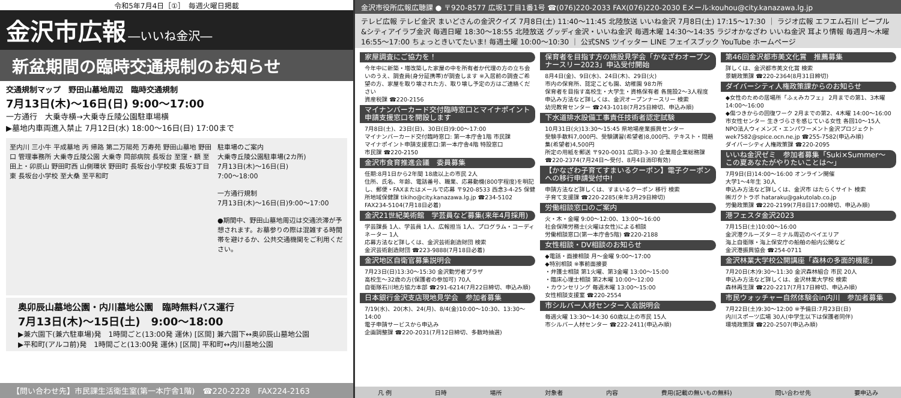令和5年7月4日［①］　毎週火曜日掲載
金沢市広報 ―いいね金沢―
新盆期間の臨時交通規制のお知らせ
交通規制マップ　野田山墓地周辺　臨時交通規制
7月13日(木)～16日(日) 9:00～17:00
一方通行　大乗寺横→大乗寺丘陵公園駐車場横
▶墓地内車両進入禁止 7月12日(水) 18:00～16日(日) 17:00まで
至内川 三小牛 平成墓地 丙 帰路 第二万陽苑 万寿苑 野田山墓地 野田口 管理事務所 大乗寺丘陵公園 大乗寺 岡部病院 長坂台 至窪・額 至田上・卯辰山 野田町西 山側環状 野田町 長坂台小学校東 長坂3丁目東 長坂台小学校 至大桑 至平和町
駐車場のご案内
大乗寺丘陵公園駐車場(2カ所)
7月13日(木)～16日(日)
7:00～18:00
一方通行規制
7月13日(木)～16日(日)9:00～17:00
●期間中、野田山墓地周辺は交通渋滞が予想されます。お墓参りの際は混雑する時間帯を避けるか、公共交通機関をご利用ください。
奥卯辰山墓地公園・内川墓地公園　臨時無料バス運行
7月13日(木)～15日(土)　9:00～18:00
▶兼六園下(兼六駐車場)発　1時間ごと(13:00発 運休) [区間] 兼六園下↔奥卯辰山墓地公園
▶平和町(アルコ前)発　1時間ごと(13:00発 運休) [区間] 平和町↔内川墓地公園
【問い合わせ先】市民課生活衛生室(第一本庁舎1階)　☎220-2228　FAX224-2163
金沢市役所広報広聴課 ● 〒920-8577 広坂1丁目1番1号 ☎(076)220-2033 FAX(076)220-2030 Eメール:kouhou@city.kanazawa.lg.jp
テレビ広報 テレビ金沢 まいどさんの金沢クイズ 7月8日(土) 11:40～11:45 北陸放送 いいね金沢 7月8日(土) 17:15～17:30 ｜ ラジオ広報 エフエム石川 ピープル&シティアイラブ金沢 毎週日曜 18:30～18:55 北陸放送 グッディ金沢・いいね金沢 毎週木曜 14:30～14:35 ラジオかなざわ いいね金沢 耳より情報 毎週月～木曜 16:55～17:00 ちょっときいてたいま! 毎週土曜 10:00～10:30 ｜ 公式SNS ツイッター LINE フェイスブック YouTube ホームページ
家屋調査にご協力を！
今年中に新築・増改築した家屋の中を所有者か代理の方の立ち会いのうえ、調査員(身分証携帯)が調査します ※入居前の調査ご希望の方、家屋を取り壊された方、取り壊し予定の方はご連絡ください
資産税課 ☎220-2156
マイナンバーカード交付臨時窓口とマイナポイント申請支援窓口を開設します
7月8日(土)、23日(日)、30日(日)9:00～17:00
マイナンバーカード交付臨時窓口: 第一本庁舎1階 市民課
マイナポイント申請支援窓口:第一本庁舎4階 特設窓口
市民課 ☎220-2150
金沢市食育推進会議　委員募集
任期:8月1日から2年間 18歳以上の市民 2人
住所、氏名、年齢、電話番号、職業、応募動機(800字程度)を明記し、郵便・FAXまたはメールで応募 〒920-8533 西念3-4-25 保健所地域保健課 tikiho@city.kanazawa.lg.jp ☎234-5102 FAX234-5104(7月18日必着)
金沢21世紀美術館　学芸員など募集(来年4月採用)
学芸課長 1人、学芸員 1人、広報担当 1人、プログラム・コーディネーター 1人
応募方法など詳しくは、金沢芸術創造財団 検索
金沢芸術創造財団 ☎223-9888(7月18日必着)
金沢地区自衛官募集説明会
7月23日(日)13:30～15:30 金沢勤労者プラザ
高校生～32歳の方(保護者の参加可) 70人
自衛隊石川地方協力本部 ☎291-6214(7月22日締切、申込み順)
日本銀行金沢支店現地見学会　参加者募集
7/19(水)、20(木)、24(月)、8/4(金)10:00～10:30、13:30～14:00
電子申請サービスから申込み
企画調整課 ☎220-2031(7月12日締切、多数時抽選)
保育者を目指す方の施設見学会「かなざわオープンナースリー2023」申込受付開始
8月4日(金)、9日(水)、24日(木)、29日(火)
市内の保育所、認定こども園、幼稚園 98カ所
保育者を目指す高校生・大学生・資格保有者 各施設2～3人程度
申込み方法など詳しくは、金沢オープンナースリー 検索
幼児教育センター ☎243-1018(7月25日締切、申込み順)
下水道排水設備工事責任技術者認定試験
10月31日(火)13:30～15:45 県地場産業振興センター
受験手数料7,000円、受験講習(希望者)8,000円、テキスト・問題集(希望者)4,500円
所定の用紙を郵送 〒920-0031 広岡3-3-30 企業局企業総務課 ☎220-2374(7月24日～受付、8月4日消印有効)
【かなざわ子育てすまいるクーポン】電子クーポンへの移行申請受付中!
申請方法など詳しくは、すまいるクーポン 移行 検索
子育て支援課 ☎220-2285(来年3月29日締切)
労働相談窓口のご案内
火・木・金曜 9:00～12:00、13:00～16:00
社会保険労務士(火曜は女性)による相談
労働相談窓口(第一本庁舎5階) ☎220-2188
女性相談・DV相談のお知らせ
◆電話・面接相談 月～金曜 9:00～17:00
◆特別相談 ※事前面接要
・弁護士相談 第1火曜、第3金曜 13:00～15:00
・臨床心理士相談 第2木曜 10:00～12:00
・カウンセリング 毎週木曜 13:00～15:00
女性相談支援室 ☎220-2554
市シルバー人材センター入会説明会
毎週火曜 13:30～14:30 60歳以上の市民 15人
市シルバー人材センター ☎222-2411(申込み順)
第46回金沢都市美文化賞　推薦募集
詳しくは、金沢都市美文化賞 検索
景観政策課 ☎220-2364(8月31日締切)
ダイバーシティ人権政策課からのお知らせ
◆女性のための居場所「ふぇみカフェ」 2月までの第1、3木曜 14:00～16:00
◆傷つきからの回復ワーク 2月までの第2、4木曜 14:00～16:00
市女性センター 生きづらさを感じている女性 各回10～15人
NPO法人ウィメンズ・エンパワーメント金沢プロジェクト wek7582@spice.ocn.ne.jp ☎255-7582(申込み順)
ダイバーシティ人権政策課 ☎220-2095
いいね金沢ゼミ　参加者募集「Suki×Summer～この夏あなたがやりたいことは～」
7月9日(日)14:00～16:00 オンライン開催
大学1～4年生 30人
申込み方法など詳しくは、金沢市 はたらくサイト 検索
㈱ガクトラボ hataraku@gakutolab.co.jp
労働政策課 ☎220-2199(7月8日17:00締切、申込み順)
港フェスタ金沢2023
7月15日(土)10:00～16:00
金沢港クルーズターミナル周辺のベイエリア
海上自衛隊・海上保安庁の船舶の船内公開など
金沢港振興協会 ☎254-0711
金沢林業大学校公開講座「森林の多面的機能」
7月20日(木)9:30～11:30 金沢森林組合 市民 20人
申込み方法など詳しくは、金沢林業大学校 検索
森林再生課 ☎220-2217(7月17日締切、申込み順)
市民ウォッチャー自然体験会in内川　参加者募集
7月22日(土)9:30～12:00 ※予備日:7月23日(日)
内川スポーツ広場 30人(中学生以下は保護者同伴)
環境政策課 ☎220-2507(申込み順)
凡 例 日時 場所 対象者 内容 費用(記載の無いもの無料) 問い合わせ先 要申込み